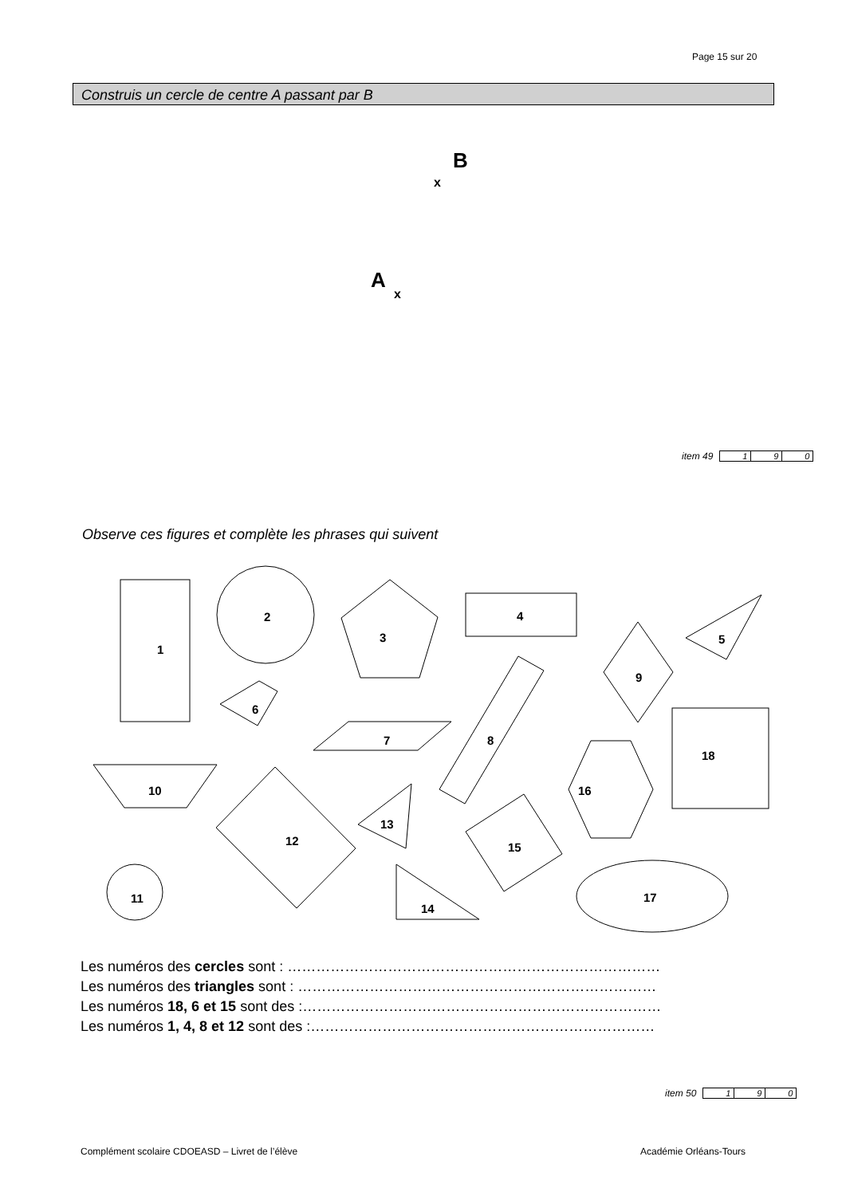Page 15 sur 20
Construis un cercle de centre A passant par B
B
x
A
x
item 49
| 1 | 9 | 0 |
Observe ces figures et complète les phrases qui suivent
1
2
3
4
5
6
7
8
9
18
10
12
13
16
15
11
14
17
Les numéros des cercles sont : ……………………………………………………………………
Les numéros des triangles sont : …………………………………………………………………
Les numéros 18, 6 et 15 sont des :…………………………………………………………………
Les numéros 1, 4, 8 et 12 sont des :………………………………………………………………
item 50
| 1 | 9 | 0 |
Complément scolaire CDOEASD – Livret de l’élève
Académie Orléans-Tours